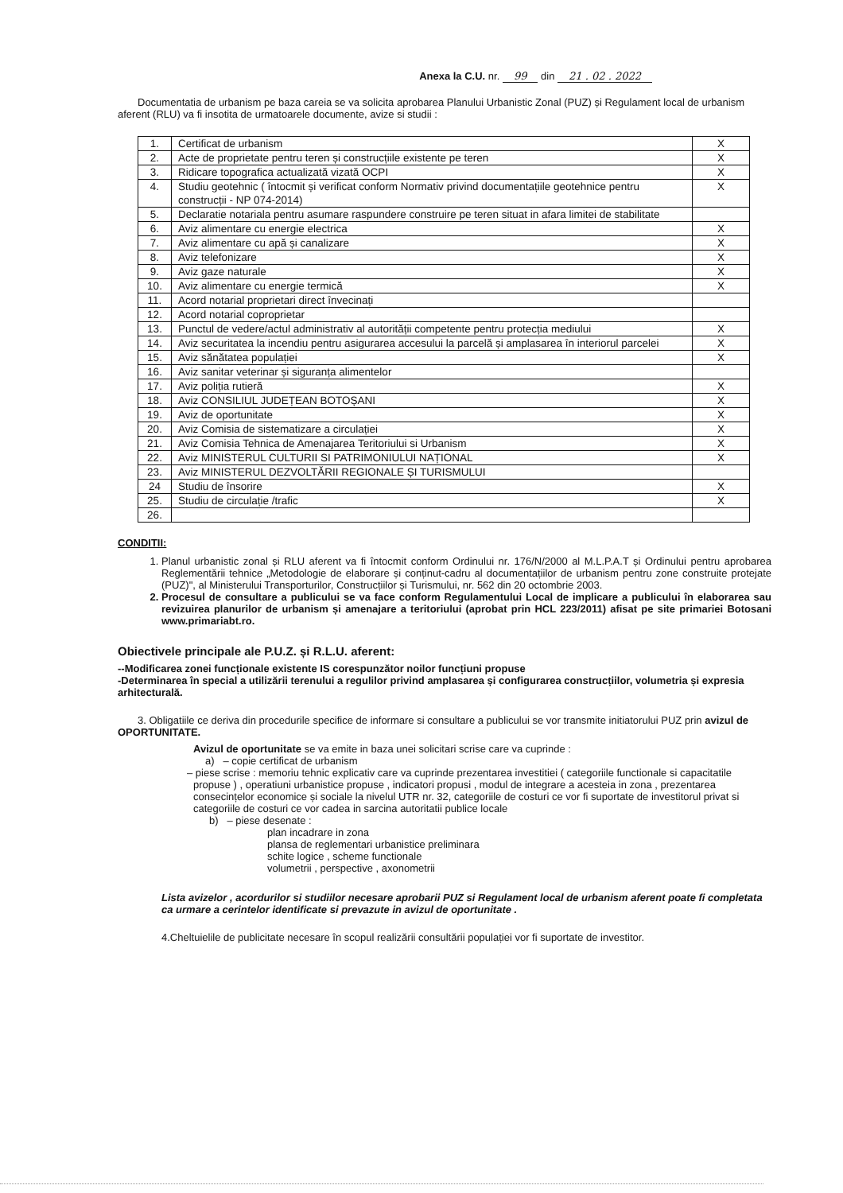Anexa la C.U. nr. 99 din 21 . 02 . 2022
Documentatia de urbanism pe baza careia se va solicita aprobarea Planului Urbanistic Zonal (PUZ) și Regulament local de urbanism aferent (RLU) va fi insotita de urmatoarele documente, avize si studii :
| 1. | Certificat de urbanism | X |
| 2. | Acte de proprietate pentru teren și construcțiile existente pe teren | X |
| 3. | Ridicare topografica actualizată vizată OCPI | X |
| 4. | Studiu geotehnic ( întocmit și verificat conform Normativ privind documentațiile geotehnice pentru construcții - NP 074-2014) | X |
| 5. | Declaratie notariala pentru asumare raspundere construire pe teren situat in afara limitei de stabilitate | |
| 6. | Aviz alimentare cu energie electrica | X |
| 7. | Aviz alimentare cu apă și canalizare | X |
| 8. | Aviz telefonizare | X |
| 9. | Aviz gaze naturale | X |
| 10. | Aviz alimentare cu energie termică | X |
| 11. | Acord notarial proprietari direct învecinați | |
| 12. | Acord notarial coproprietar | |
| 13. | Punctul de vedere/actul administrativ al autorității competente pentru protecția mediului | X |
| 14. | Aviz securitatea la incendiu pentru asigurarea accesului la parcelă și amplasarea în interiorul parcelei | X |
| 15. | Aviz sănătatea populației | X |
| 16. | Aviz sanitar veterinar și siguranța alimentelor | |
| 17. | Aviz poliția rutieră | X |
| 18. | Aviz CONSILIUL JUDEȚEAN BOTOȘANI | X |
| 19. | Aviz de oportunitate | X |
| 20. | Aviz Comisia de sistematizare a circulației | X |
| 21. | Aviz Comisia Tehnica de Amenajarea Teritoriului si Urbanism | X |
| 22. | Aviz MINISTERUL CULTURII SI PATRIMONIULUI NAȚIONAL | X |
| 23. | Aviz MINISTERUL DEZVOLTĂRII REGIONALE ȘI TURISMULUI | |
| 24 | Studiu de însorire | X |
| 25. | Studiu de circulație /trafic | X |
| 26. | | |
CONDITII:
1. Planul urbanistic zonal și RLU aferent va fi întocmit conform Ordinului nr. 176/N/2000 al M.L.P.A.T și Ordinului pentru aprobarea Reglementării tehnice „Metodologie de elaborare și conținut-cadru al documentațiilor de urbanism pentru zone construite protejate (PUZ)", al Ministerului Transporturilor, Construcțiilor și Turismului, nr. 562 din 20 octombrie 2003.
2. Procesul de consultare a publicului se va face conform Regulamentului Local de implicare a publicului în elaborarea sau revizuirea planurilor de urbanism și amenajare a teritoriului (aprobat prin HCL 223/2011) afisat pe site primariei Botosani www.primariabt.ro.
Obiectivele principale ale P.U.Z. și R.L.U. aferent:
--Modificarea zonei funcționale existente IS corespunzător noilor funcțiuni propuse
-Determinarea în special a utilizării terenului a regulilor privind amplasarea și configurarea construcțiilor, volumetria și expresia arhitecturală.
3. Obligatiile ce deriva din procedurile specifice de informare si consultare a publicului se vor transmite initiatorului PUZ prin avizul de OPORTUNITATE.
Avizul de oportunitate se va emite in baza unei solicitari scrise care va cuprinde :
a) – copie certificat de urbanism
– piese scrise : memoriu tehnic explicativ care va cuprinde prezentarea investitiei ( categoriile functionale si capacitatile propuse ) , operatiuni urbanistice propuse , indicatori propusi , modul de integrare a acesteia in zona , prezentarea consecințelor economice și sociale la nivelul UTR nr. 32, categoriile de costuri ce vor fi suportate de investitorul privat si categoriile de costuri ce vor cadea in sarcina autoritatii publice locale
b) – piese desenate :
plan incadrare in zona
plansa de reglementari urbanistice preliminara
schite logice , scheme functionale
volumetrii , perspective , axonometrii
Lista avizelor , acordurilor si studiilor necesare aprobarii PUZ si Regulament local de urbanism aferent poate fi completata ca urmare a cerintelor identificate si prevazute in avizul de oportunitate .
4.Cheltuielile de publicitate necesare în scopul realizării consultării populației vor fi suportate de investitor.